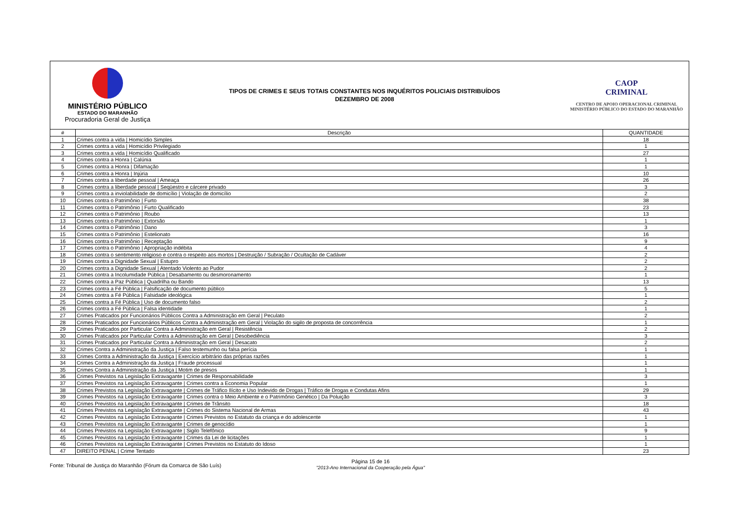MINISTÉRIO PÚBLICO
ESTADO DO MARANHÃO
Procuradoria Geral de Justiça
TIPOS DE CRIMES E SEUS TOTAIS CONSTANTES NOS INQUÉRITOS POLICIAIS DISTRIBUÍDOS
DEZEMBRO DE 2008
CAOP
CRIMINAL
CENTRO DE APOIO OPERACIONAL CRIMINAL
MINISTÉRIO PÚBLICO DO ESTADO DO MARANHÃO
| # | Descrição | QUANTIDADE |
| --- | --- | --- |
| 1 | Crimes contra a vida / Homicídio Simples | 18 |
| 2 | Crimes contra a vida / Homicídio Privilegiado | 1 |
| 3 | Crimes contra a vida / Homicídio Qualificado | 27 |
| 4 | Crimes contra a Honra / Calúnia | 1 |
| 5 | Crimes contra a Honra / Difamação | 1 |
| 6 | Crimes contra a Honra / Injúria | 10 |
| 7 | Crimes contra a liberdade pessoal / Ameaça | 26 |
| 8 | Crimes contra a liberdade pessoal / Seqüestro e cárcere privado | 3 |
| 9 | Crimes contra a inviolabilidade de domicílio / Violação de domicílio | 2 |
| 10 | Crimes contra o Patrimônio / Furto | 38 |
| 11 | Crimes contra o Patrimônio / Furto Qualificado | 23 |
| 12 | Crimes contra o Patrimônio / Roubo | 13 |
| 13 | Crimes contra o Patrimônio / Extorsão | 1 |
| 14 | Crimes contra o Patrimônio / Dano | 3 |
| 15 | Crimes contra o Patrimônio / Estelionato | 16 |
| 16 | Crimes contra o Patrimônio / Receptação | 9 |
| 17 | Crimes contra o Patrimônio / Apropriação indébita | 4 |
| 18 | Crimes contra o sentimento religioso e contra o respeito aos mortos / Destruição / Subração / Ocultação de Cadáver | 2 |
| 19 | Crimes contra a Dignidade Sexual / Estupro | 2 |
| 20 | Crimes contra a Dignidade Sexual / Atentado Violento ao Pudor | 2 |
| 21 | Crimes contra a Incolumidade Pública / Desabamento ou desmoronamento | 1 |
| 22 | Crimes contra a Paz Pública / Quadrilha ou Bando | 13 |
| 23 | Crimes contra a Fé Pública / Falsificação de documento público | 5 |
| 24 | Crimes contra a Fé Pública / Falsidade ideológica | 1 |
| 25 | Crimes contra a Fé Pública / Uso de documento falso | 2 |
| 26 | Crimes contra a Fé Pública / Falsa identidade | 1 |
| 27 | Crimes Praticados por Funcionários Públicos Contra a Administração em Geral / Peculato | 2 |
| 28 | Crimes Praticados por Funcionários Públicos Contra a Administração em Geral / Violação do sigilo de proposta de concorrência | 1 |
| 29 | Crimes Praticados por Particular Contra a Administração em Geral / Resistência | 2 |
| 30 | Crimes Praticados por Particular Contra a Administração em Geral / Desobediência | 3 |
| 31 | Crimes Praticados por Particular Contra a Administração em Geral / Desacato | 2 |
| 32 | Crimes Contra a Administração da Justiça / Falso testemunho ou falsa perícia | 1 |
| 33 | Crimes Contra a Administração da Justiça / Exercício arbitrário das próprias razões | 1 |
| 34 | Crimes Contra a Administração da Justiça / Fraude processual | 1 |
| 35 | Crimes Contra a Administração da Justiça / Motim de presos | 1 |
| 36 | Crimes Previstos na Legislação Extravagante / Crimes de Responsabilidade | 3 |
| 37 | Crimes Previstos na Legislação Extravagante / Crimes contra a Economia Popular | 1 |
| 38 | Crimes Previstos na Legislação Extravagante / Crimes de Tráfico Ilícito e Uso Indevido de Drogas / Tráfico de Drogas e Condutas Afins | 29 |
| 39 | Crimes Previstos na Legislação Extravagante / Crimes contra o Meio Ambiente e o Patrimônio Genético / Da Poluição | 3 |
| 40 | Crimes Previstos na Legislação Extravagante / Crimes de Trânsito | 18 |
| 41 | Crimes Previstos na Legislação Extravagante / Crimes do Sistema Nacional de Armas | 43 |
| 42 | Crimes Previstos na Legislação Extravagante / Crimes Previstos no Estatuto da criança e do adolescente | 1 |
| 43 | Crimes Previstos na Legislação Extravagante / Crimes de genocídio | 1 |
| 44 | Crimes Previstos na Legislação Extravagante / Sigilo Telefônico | 9 |
| 45 | Crimes Previstos na Legislação Extravagante / Crimes da Lei de licitações | 1 |
| 46 | Crimes Previstos na Legislação Extravagante / Crimes Previstos no Estatuto do Idoso | 1 |
| 47 | DIREITO PENAL / Crime Tentado | 23 |
Fonte: Tribunal de Justiça do Maranhão (Fórum da Comarca de São Luís)
Página 15 de 16
"2013-Ano Internacional da Cooperação pela Água"